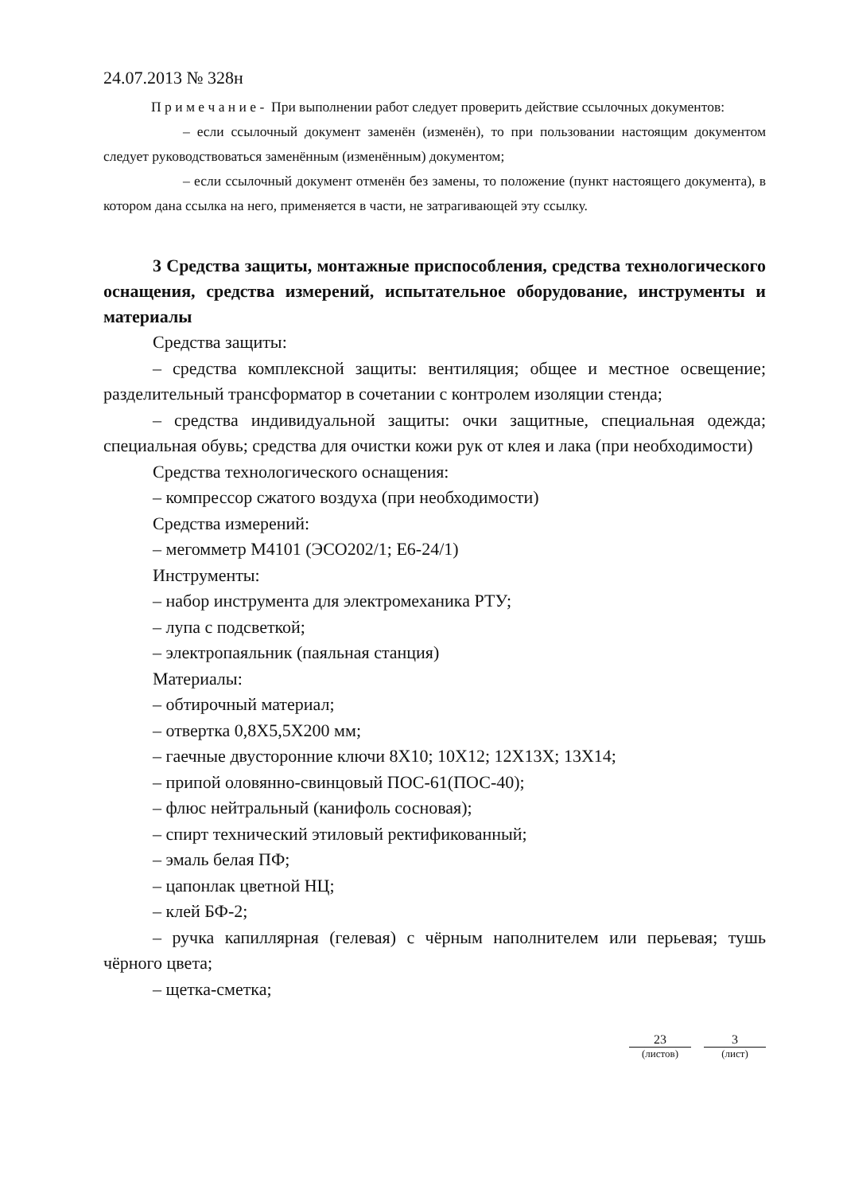24.07.2013 № 328н
П р и м е ч а н и е - При выполнении работ следует проверить действие ссылочных документов:
– если ссылочный документ заменён (изменён), то при пользовании настоящим документом следует руководствоваться заменённым (изменённым) документом;
– если ссылочный документ отменён без замены, то положение (пункт настоящего документа), в котором дана ссылка на него, применяется в части, не затрагивающей эту ссылку.
3 Средства защиты, монтажные приспособления, средства технологического оснащения, средства измерений, испытательное оборудование, инструменты и материалы
Средства защиты:
– средства комплексной защиты: вентиляция; общее и местное освещение; разделительный трансформатор в сочетании с контролем изоляции стенда;
– средства индивидуальной защиты: очки защитные, специальная одежда; специальная обувь; средства для очистки кожи рук от клея и лака (при необходимости)
Средства технологического оснащения:
– компрессор сжатого воздуха (при необходимости)
Средства измерений:
– мегомметр М4101 (ЭСО202/1; Е6-24/1)
Инструменты:
– набор инструмента для электромеханика РТУ;
– лупа с подсветкой;
– электропаяльник (паяльная станция)
Материалы:
– обтирочный материал;
– отвертка 0,8Х5,5Х200 мм;
– гаечные двусторонние ключи 8Х10; 10Х12; 12Х13Х; 13Х14;
– припой оловянно-свинцовый ПОС-61(ПОС-40);
– флюс нейтральный (канифоль сосновая);
– спирт технический этиловый ректификованный;
– эмаль белая ПФ;
– цапонлак цветной НЦ;
– клей БФ-2;
– ручка капиллярная (гелевая) с чёрным наполнителем или перьевая; тушь чёрного цвета;
– щетка-сметка;
23
(листов)
3
(лист)